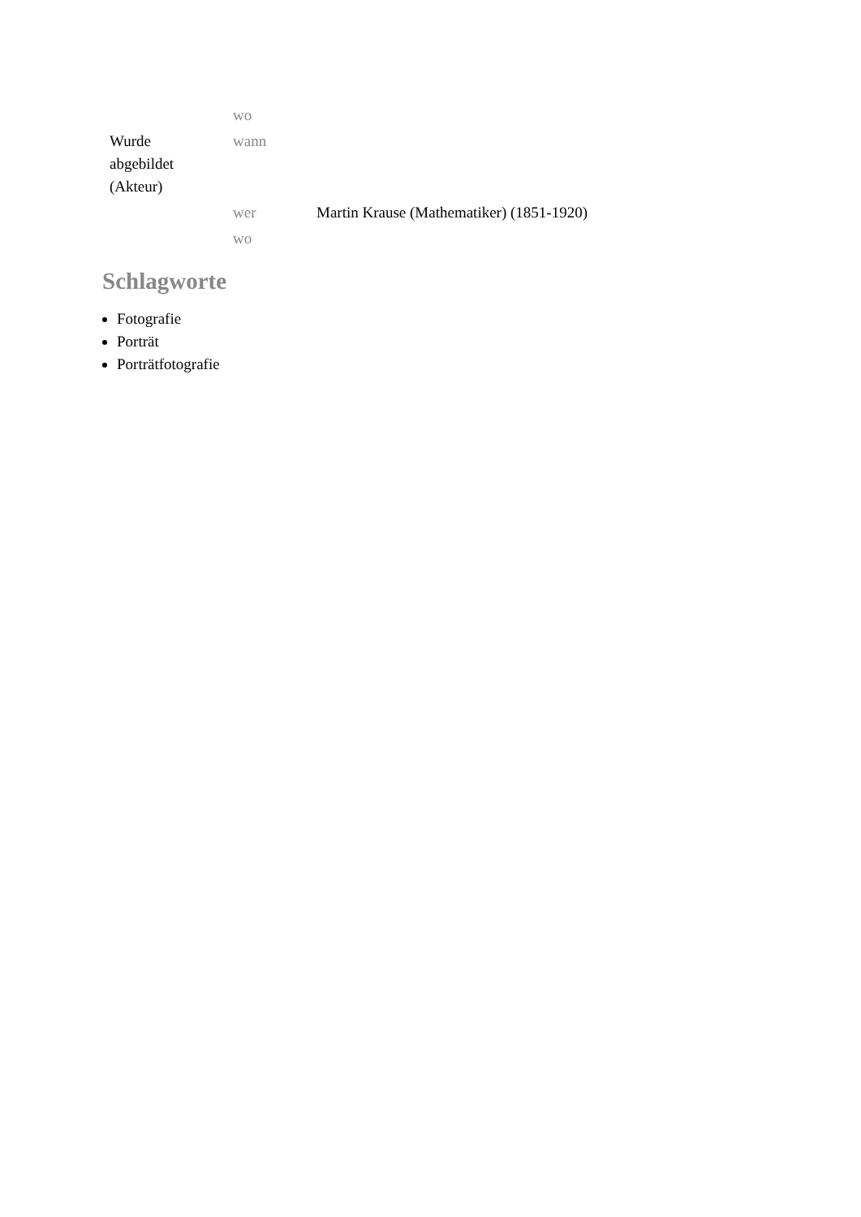| | wo | |
| Wurde abgebildet (Akteur) | wann | |
| | wer | Martin Krause (Mathematiker) (1851-1920) |
| | wo | |
Schlagworte
Fotografie
Porträt
Porträtfotografie